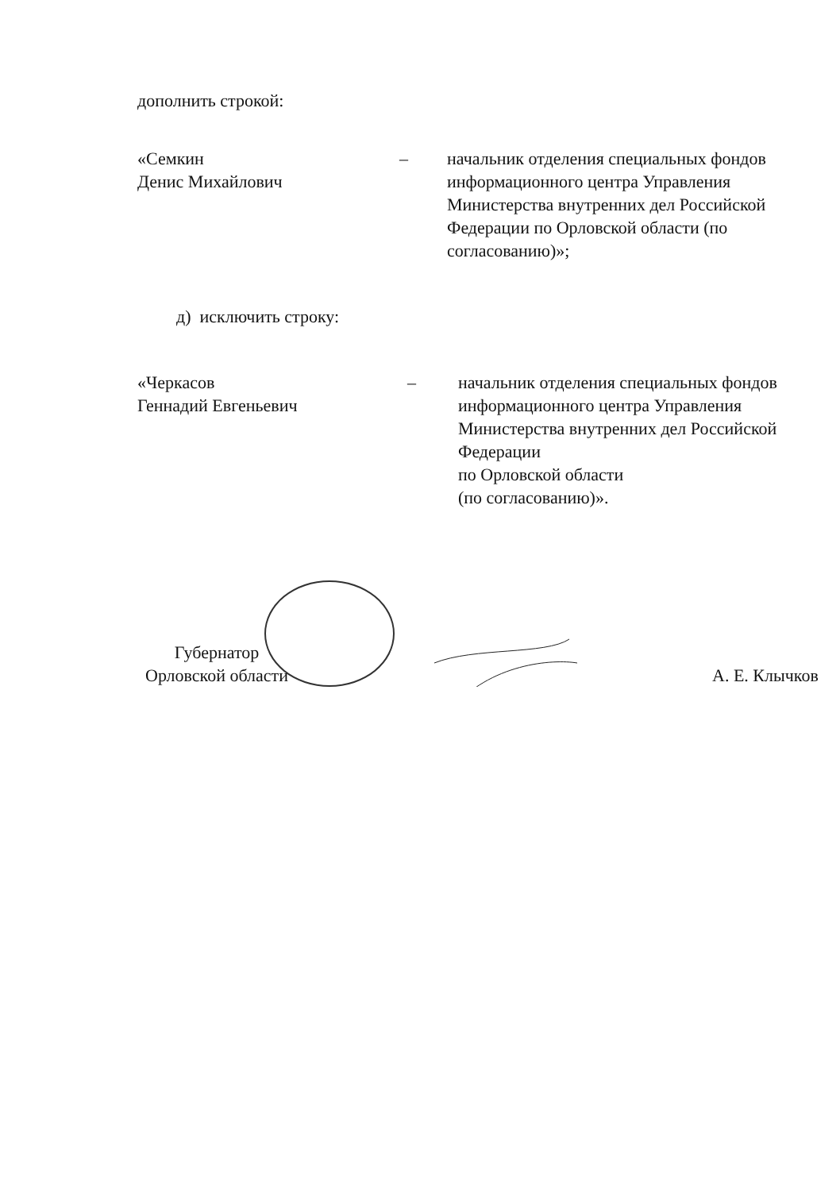дополнить строкой:
«Семкин
Денис Михайлович
– начальник отделения специальных фондов информационного центра Управления Министерства внутренних дел Российской Федерации по Орловской области (по согласованию)»;
д) исключить строку:
«Черкасов
Геннадий Евгеньевич
– начальник отделения специальных фондов информационного центра Управления Министерства внутренних дел Российской Федерации
по Орловской области
(по согласованию)».
Губернатор
Орловской области
А. Е. Клычков